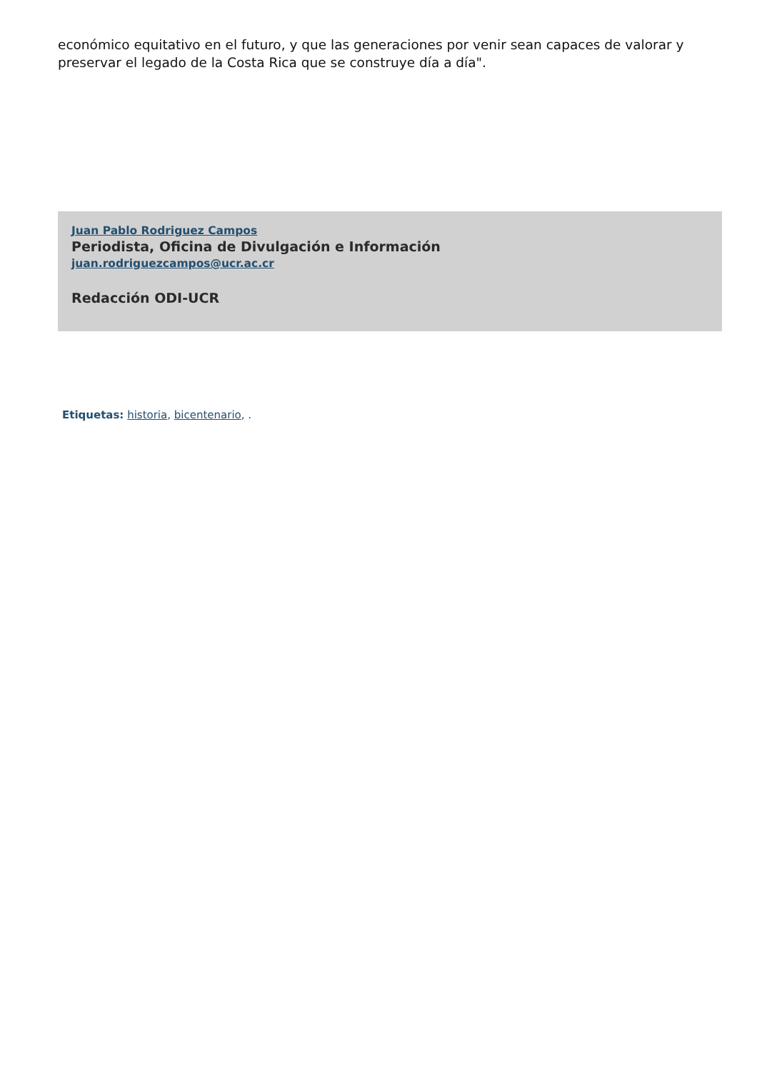económico equitativo en el futuro, y que las generaciones por venir sean capaces de valorar y preservar el legado de la Costa Rica que se construye día a día".
Juan Pablo Rodriguez Campos
Periodista, Oficina de Divulgación e Información
juan.rodriguezcampos@ucr.ac.cr
Redacción ODI-UCR
Etiquetas: historia, bicentenario, .